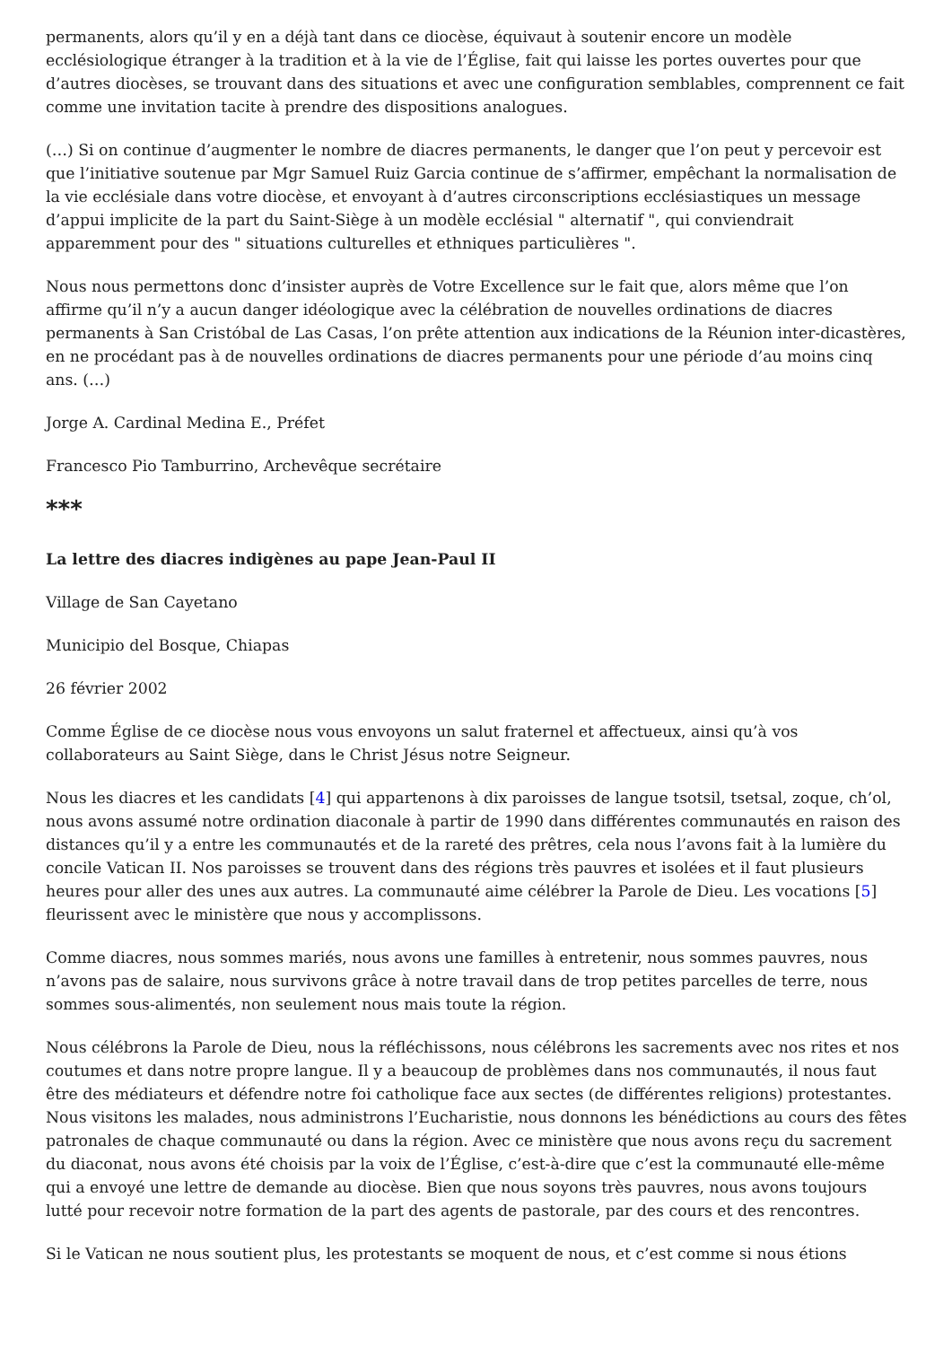permanents, alors qu’il y en a déjà tant dans ce diocèse, équivaut à soutenir encore un modèle ecclésiologique étranger à la tradition et à la vie de l’Église, fait qui laisse les portes ouvertes pour que d’autres diocèses, se trouvant dans des situations et avec une configuration semblables, comprennent ce fait comme une invitation tacite à prendre des dispositions analogues.
(…) Si on continue d’augmenter le nombre de diacres permanents, le danger que l’on peut y percevoir est que l’initiative soutenue par Mgr Samuel Ruiz Garcia continue de s’affirmer, empêchant la normalisation de la vie ecclésiale dans votre diocèse, et envoyant à d’autres circonscriptions ecclésiastiques un message d’appui implicite de la part du Saint-Siège à un modèle ecclésial " alternatif ", qui conviendrait apparemment pour des " situations culturelles et ethniques particulières ".
Nous nous permettons donc d’insister auprès de Votre Excellence sur le fait que, alors même que l’on affirme qu’il n’y a aucun danger idéologique avec la célébration de nouvelles ordinations de diacres permanents à San Cristóbal de Las Casas, l’on prête attention aux indications de la Réunion inter-dicastères, en ne procédant pas à de nouvelles ordinations de diacres permanents pour une période d’au moins cinq ans. (…)
Jorge A. Cardinal Medina E., Préfet
Francesco Pio Tamburrino, Archevêque secrétaire
***
La lettre des diacres indigènes au pape Jean-Paul II
Village de San Cayetano
Municipio del Bosque, Chiapas
26 février 2002
Comme Église de ce diocèse nous vous envoyons un salut fraternel et affectueux, ainsi qu’à vos collaborateurs au Saint Siège, dans le Christ Jésus notre Seigneur.
Nous les diacres et les candidats [4] qui appartenons à dix paroisses de langue tsotsil, tsetsal, zoque, ch’ol, nous avons assumé notre ordination diaconale à partir de 1990 dans différentes communautés en raison des distances qu’il y a entre les communautés et de la rareté des prêtres, cela nous l’avons fait à la lumière du concile Vatican II. Nos paroisses se trouvent dans des régions très pauvres et isolées et il faut plusieurs heures pour aller des unes aux autres. La communauté aime célébrer la Parole de Dieu. Les vocations [5] fleurissent avec le ministère que nous y accomplissons.
Comme diacres, nous sommes mariés, nous avons une familles à entretenir, nous sommes pauvres, nous n’avons pas de salaire, nous survivons grâce à notre travail dans de trop petites parcelles de terre, nous sommes sous-alimentés, non seulement nous mais toute la région.
Nous célébrons la Parole de Dieu, nous la réfléchissons, nous célébrons les sacrements avec nos rites et nos coutumes et dans notre propre langue. Il y a beaucoup de problèmes dans nos communautés, il nous faut être des médiateurs et défendre notre foi catholique face aux sectes (de différentes religions) protestantes. Nous visitons les malades, nous administrons l’Eucharistie, nous donnons les bénédictions au cours des fêtes patronales de chaque communauté ou dans la région. Avec ce ministère que nous avons reçu du sacrement du diaconat, nous avons été choisis par la voix de l’Église, c’est-à-dire que c’est la communauté elle-même qui a envoyé une lettre de demande au diocèse. Bien que nous soyons très pauvres, nous avons toujours lutté pour recevoir notre formation de la part des agents de pastorale, par des cours et des rencontres.
Si le Vatican ne nous soutient plus, les protestants se moquent de nous, et c’est comme si nous étions